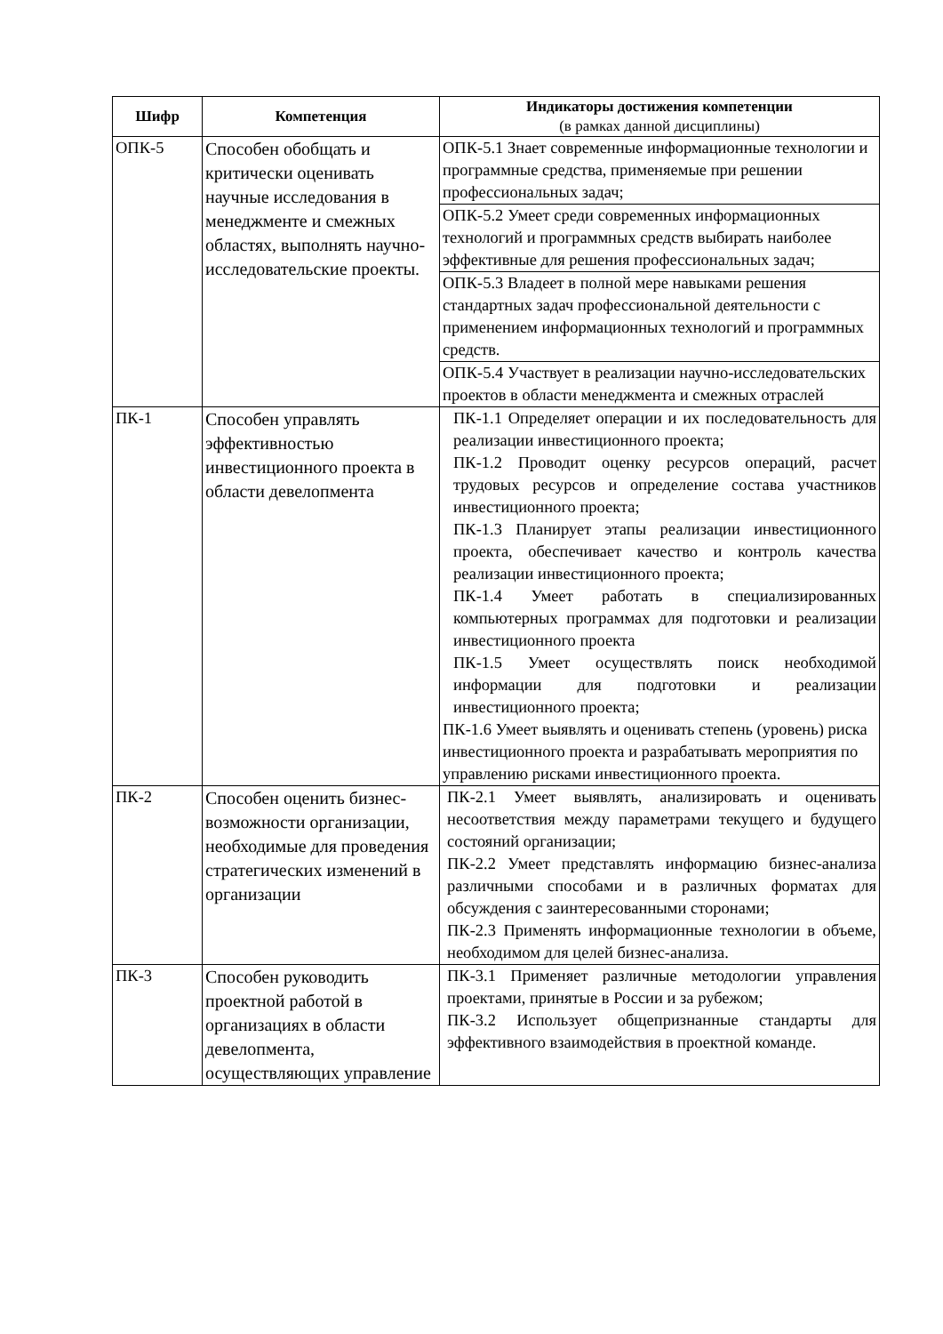| Шифр | Компетенция | Индикаторы достижения компетенции (в рамках данной дисциплины) |
| --- | --- | --- |
| ОПК-5 | Способен обобщать и критически оценивать научные исследования в менеджменте и смежных областях, выполнять научно-исследовательские проекты. | ОПК-5.1 Знает современные информационные технологии и программные средства, применяемые при решении профессиональных задач; |
| | | ОПК-5.2 Умеет среди современных информационных технологий и программных средств выбирать наиболее эффективные для решения профессиональных задач; |
| | | ОПК-5.3 Владеет в полной мере навыками решения стандартных задач профессиональной деятельности с применением информационных технологий и программных средств. |
| | | ОПК-5.4 Участвует в реализации научно-исследовательских проектов в области менеджмента и смежных отраслей |
| ПК-1 | Способен управлять эффективностью инвестиционного проекта в области девелопмента | ПК-1.1 Определяет операции и их последовательность для реализации инвестиционного проекта; ПК-1.2 Проводит оценку ресурсов операций, расчет трудовых ресурсов и определение состава участников инвестиционного проекта; ПК-1.3 Планирует этапы реализации инвестиционного проекта, обеспечивает качество и контроль качества реализации инвестиционного проекта; ПК-1.4 Умеет работать в специализированных компьютерных программах для подготовки и реализации инвестиционного проекта ПК-1.5 Умеет осуществлять поиск необходимой информации для подготовки и реализации инвестиционного проекта; ПК-1.6 Умеет выявлять и оценивать степень (уровень) риска инвестиционного проекта и разрабатывать мероприятия по управлению рисками инвестиционного проекта. |
| ПК-2 | Способен оценить бизнес-возможности организации, необходимые для проведения стратегических изменений в организации | ПК-2.1 Умеет выявлять, анализировать и оценивать несоответствия между параметрами текущего и будущего состояний организации; ПК-2.2 Умеет представлять информацию бизнес-анализа различными способами и в различных форматах для обсуждения с заинтересованными сторонами; ПК-2.3 Применять информационные технологии в объеме, необходимом для целей бизнес-анализа. |
| ПК-3 | Способен руководить проектной работой в организациях в области девелопмента, осуществляющих управление | ПК-3.1 Применяет различные методологии управления проектами, принятые в России и за рубежом; ПК-3.2 Использует общепризнанные стандарты для эффективного взаимодействия в проектной команде. |